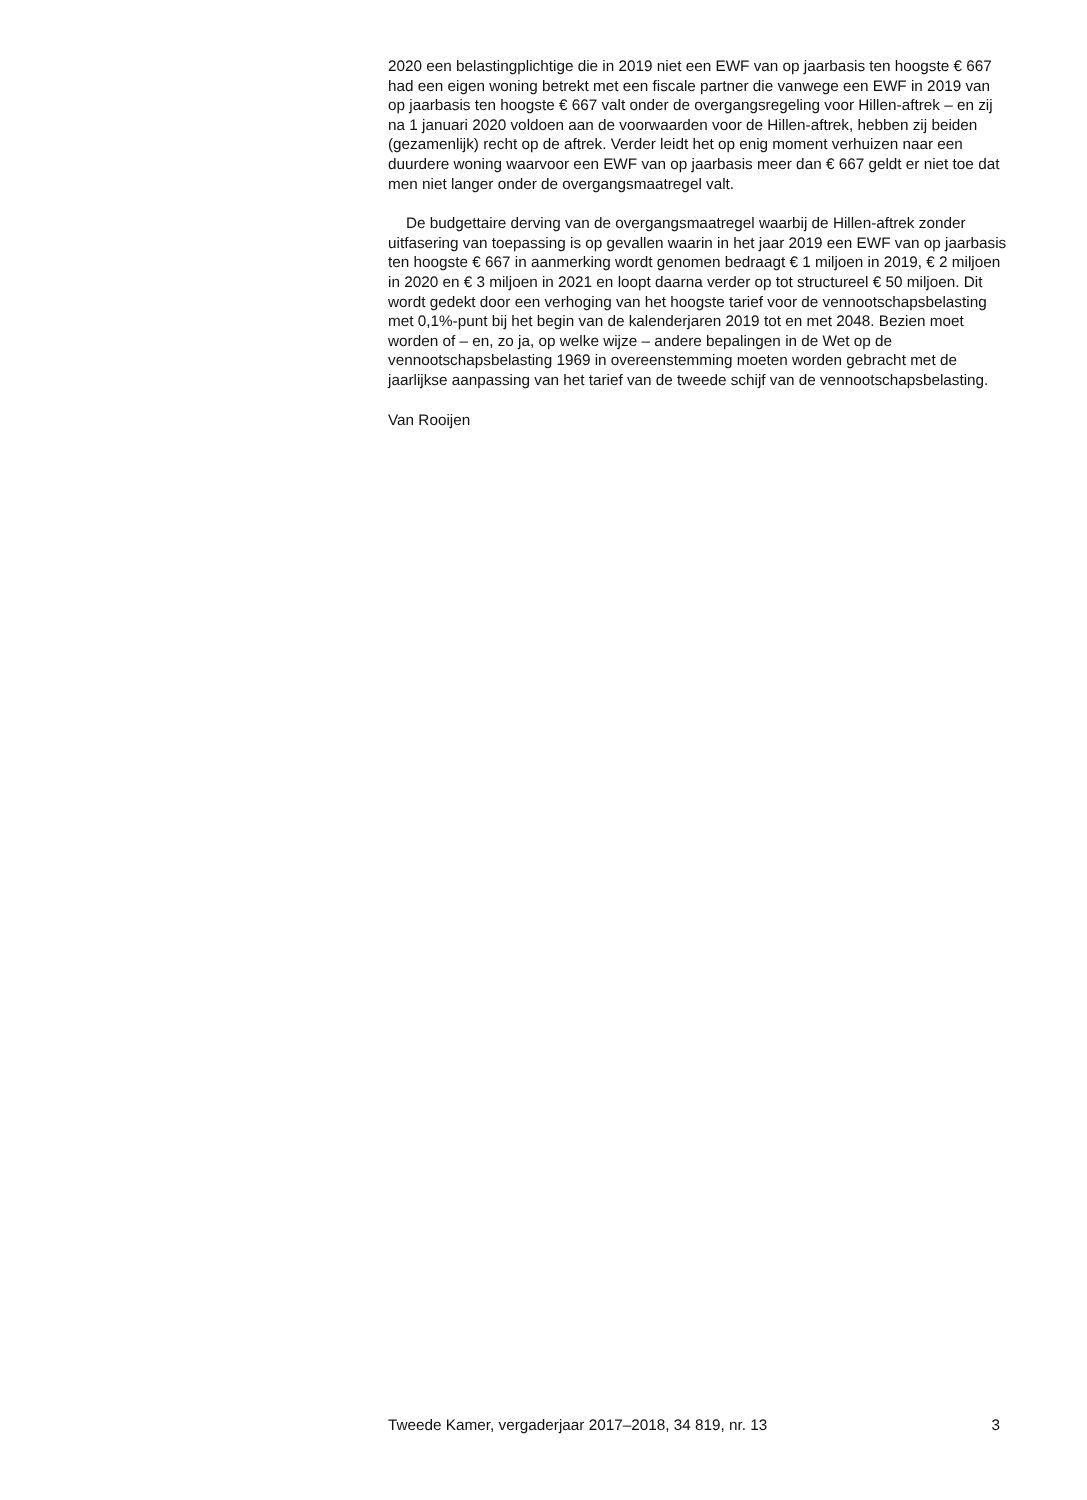2020 een belastingplichtige die in 2019 niet een EWF van op jaarbasis ten hoogste € 667 had een eigen woning betrekt met een fiscale partner die vanwege een EWF in 2019 van op jaarbasis ten hoogste € 667 valt onder de overgangsregeling voor Hillen-aftrek – en zij na 1 januari 2020 voldoen aan de voorwaarden voor de Hillen-aftrek, hebben zij beiden (gezamenlijk) recht op de aftrek. Verder leidt het op enig moment verhuizen naar een duurdere woning waarvoor een EWF van op jaarbasis meer dan € 667 geldt er niet toe dat men niet langer onder de overgangsmaatregel valt.
De budgettaire derving van de overgangsmaatregel waarbij de Hillen-aftrek zonder uitfasering van toepassing is op gevallen waarin in het jaar 2019 een EWF van op jaarbasis ten hoogste € 667 in aanmerking wordt genomen bedraagt € 1 miljoen in 2019, € 2 miljoen in 2020 en € 3 miljoen in 2021 en loopt daarna verder op tot structureel € 50 miljoen. Dit wordt gedekt door een verhoging van het hoogste tarief voor de vennootschapsbelasting met 0,1%-punt bij het begin van de kalenderjaren 2019 tot en met 2048. Bezien moet worden of – en, zo ja, op welke wijze – andere bepalingen in de Wet op de vennootschapsbelasting 1969 in overeenstemming moeten worden gebracht met de jaarlijkse aanpassing van het tarief van de tweede schijf van de vennootschapsbelasting.
Van Rooijen
Tweede Kamer, vergaderjaar 2017–2018, 34 819, nr. 13 3